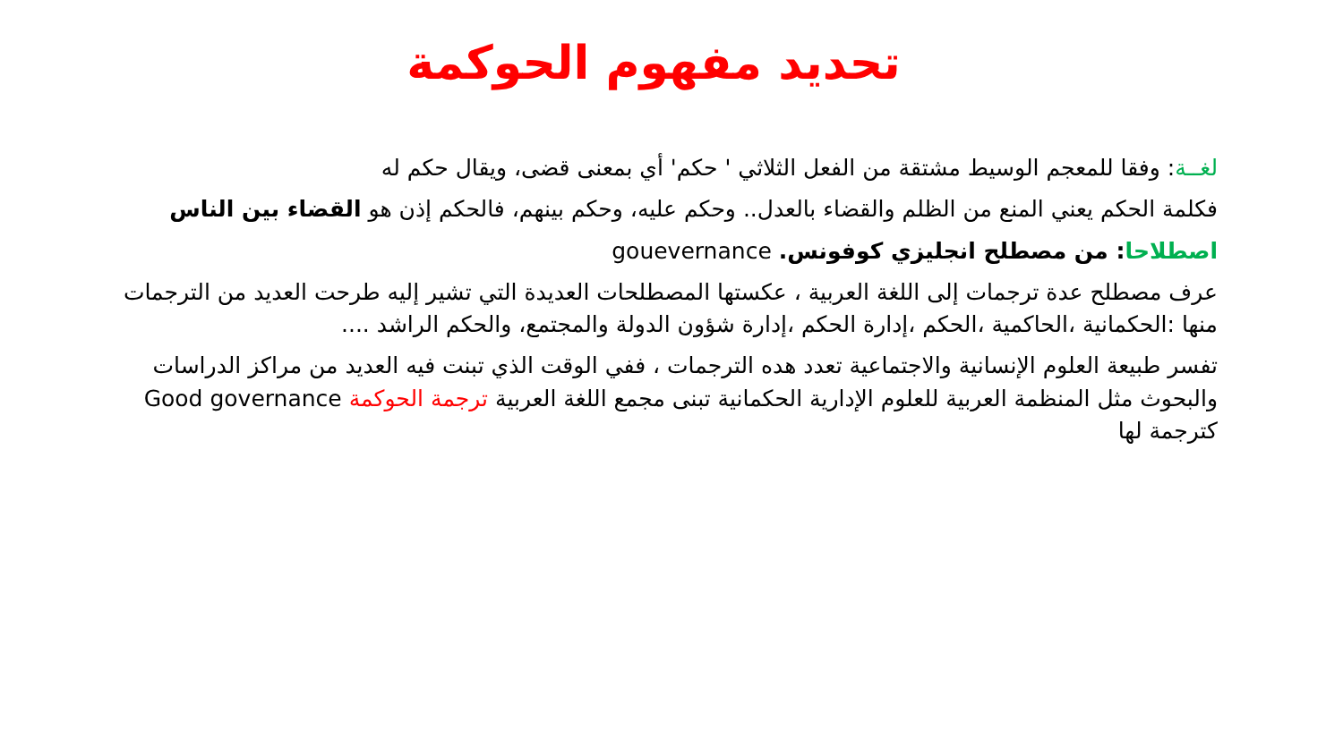تحديد مفهوم الحوكمة
لغــة: وفقا للمعجم الوسيط مشتقة من الفعل الثلاثي ' حكم' أي بمعنى قضى، ويقال حكم له
فكلمة الحكم يعني المنع من الظلم والقضاء بالعدل.. وحكم عليه، وحكم بينهم، فالحكم إذن هو القضاء بين الناس
اصطلاحا: من مصطلح انجليزي كوفونس. gouevernance
عرف مصطلح عدة ترجمات إلى اللغة العربية ، عكستها المصطلحات العديدة التي تشير إليه طرحت العديد من الترجمات منها :الحكمانية ،الحاكمية ،الحكم ،إدارة الحكم ،إدارة شؤون الدولة والمجتمع، والحكم الراشد ....
تفسر طبيعة العلوم الإنسانية والاجتماعية تعدد هده الترجمات ، ففي الوقت الذي تبنت فيه العديد من مراكز الدراسات والبحوث مثل المنظمة العربية للعلوم الإدارية الحكمانية تبنى مجمع اللغة العربية ترجمة الحوكمة Good governance كترجمة لها